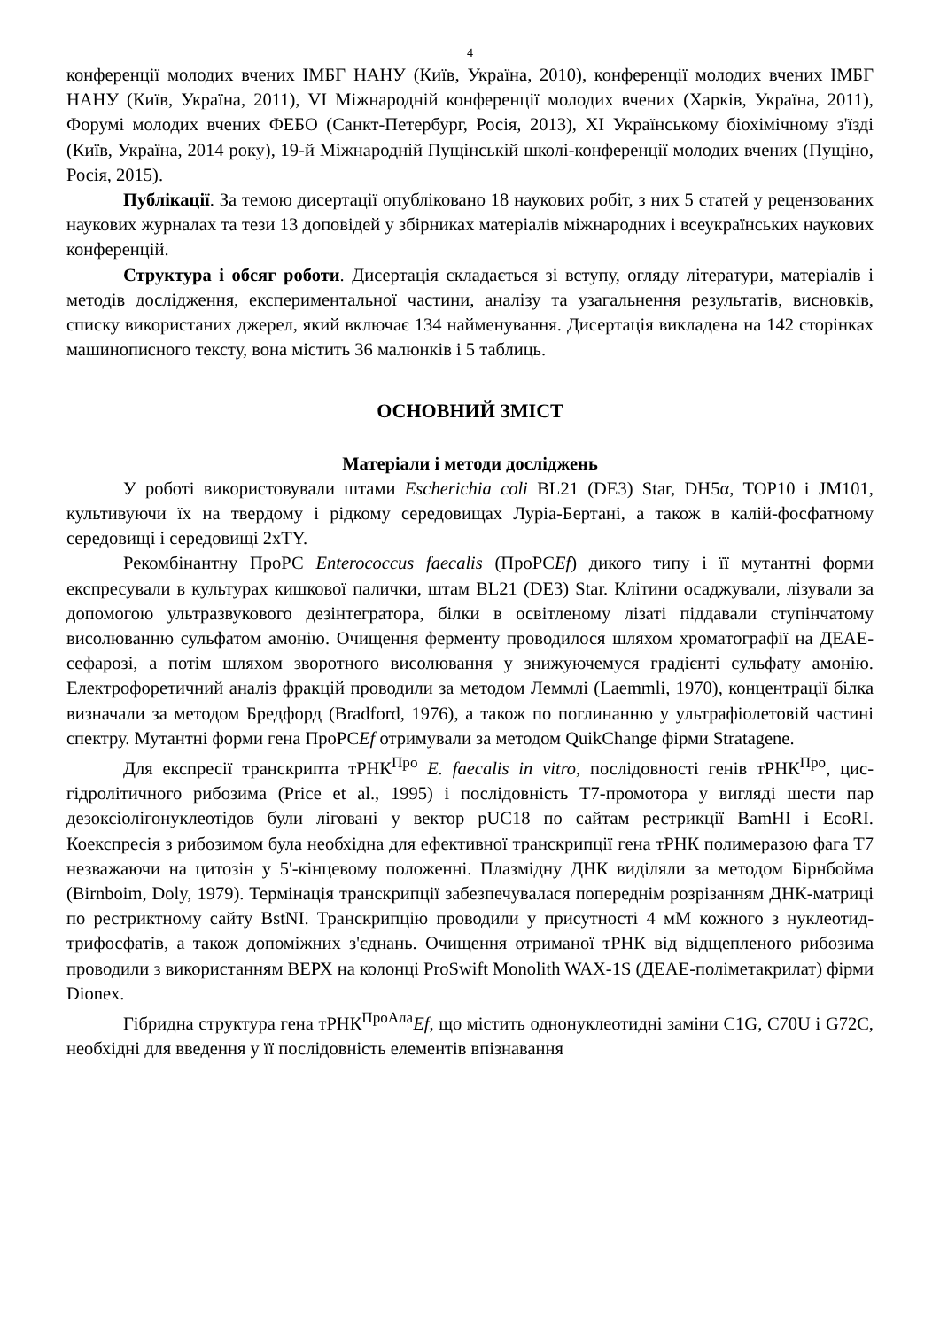4
конференції молодих вчених ІМБГ НАНУ (Київ, Україна, 2010), конференції молодих вчених ІМБГ НАНУ (Київ, Україна, 2011), VI Міжнародній конференції молодих вчених (Харків, Україна, 2011), Форумі молодих вчених ФЕБО (Санкт-Петербург, Росія, 2013), XI Українському біохімічному з'їзді (Київ, Україна, 2014 року), 19-й Міжнародній Пущінській школі-конференції молодих вчених (Пущіно, Росія, 2015).
Публікації. За темою дисертації опубліковано 18 наукових робіт, з них 5 статей у рецензованих наукових журналах та тези 13 доповідей у збірниках матеріалів міжнародних і всеукраїнських наукових конференцій.
Структура і обсяг роботи. Дисертація складається зі вступу, огляду літератури, матеріалів і методів дослідження, експериментальної частини, аналізу та узагальнення результатів, висновків, списку використаних джерел, який включає 134 найменування. Дисертація викладена на 142 сторінках машинописного тексту, вона містить 36 малюнків і 5 таблиць.
ОСНОВНИЙ ЗМІСТ
Матеріали і методи досліджень
У роботі використовували штами Escherichia coli BL21 (DE3) Star, DH5α, TOP10 і JM101, культивуючи їх на твердому і рідкому середовищах Луріа-Бертані, а також в калій-фосфатному середовищі і середовищі 2хTY.
Рекомбінантну ПроРС Enterococcus faecalis (ПроРСEf) дикого типу і її мутантні форми експресували в культурах кишкової палички, штам BL21 (DE3) Star. Клітини осаджували, лізували за допомогою ультразвукового дезінтегратора, білки в освітленому лізаті піддавали ступінчатому висолюванню сульфатом амонію. Очищення ферменту проводилося шляхом хроматографії на ДЕАЕ-сефарозі, а потім шляхом зворотного висолювання у знижуючемуся градієнті сульфату амонію. Електрофоретичний аналіз фракцій проводили за методом Леммлі (Laemmli, 1970), концентрації білка визначали за методом Бредфорд (Bradford, 1976), а також по поглинанню у ультрафіолетовій частині спектру. Мутантні форми гена ПроРСEf отримували за методом QuikChange фірми Stratagene.
Для експресії транскрипта тРНК<sup>Про</sup> E. faecalis in vitro, послідовності генів тРНК<sup>Про</sup>, цис-гідролітичного рибозима (Price et al., 1995) і послідовність T7-промотора у вигляді шести пар дезоксіолігонуклеотідов були ліговані у вектор pUC18 по сайтам рестрикції BamHI і EcoRI. Коекспресія з рибозимом була необхідна для ефективної транскрипції гена тРНК полимеразою фага T7 незважаючи на цитозін у 5'-кінцевому положенні. Плазмідну ДНК виділяли за методом Бірнбойма (Birnboim, Doly, 1979). Термінація транскрипції забезпечувалася попереднім розрізанням ДНК-матриці по рестриктному сайту BstNI. Транскрипцію проводили у присутності 4 мМ кожного з нуклеотид-трифосфатів, а також допоміжних з'єднань. Очищення отриманої тРНК від відщепленого рибозима проводили з використанням ВЕРХ на колонці ProSwift Monolith WAX-1S (ДЕАЕ-поліметакрилат) фірми Dionex.
Гібридна структура гена тРНК<sup>ПроАла</sup>Ef, що містить однонуклеотидні заміни C1G, C70U і G72C, необхідні для введення у її послідовність елементів впізнавання